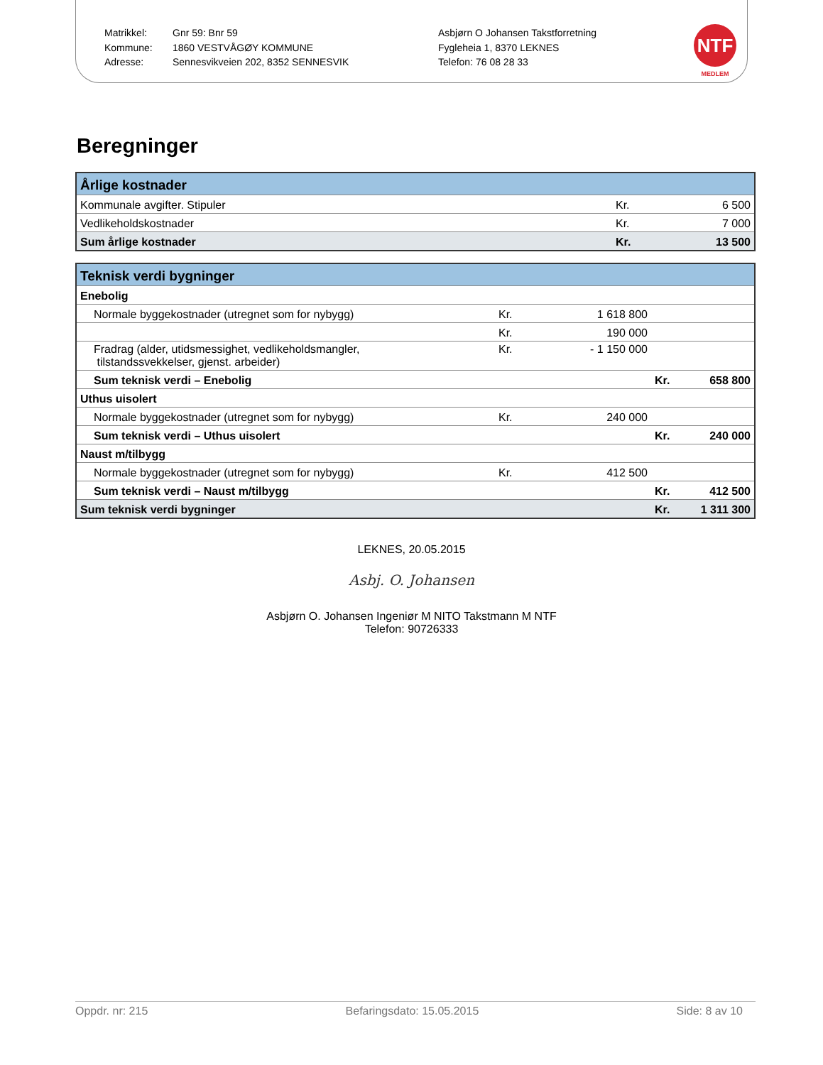Matrikkel:
Kommune:
Adresse:
Gnr 59: Bnr 59
1860 VESTVÅGØY KOMMUNE
Sennesvikveien 202, 8352 SENNESVIK
Asbjørn O Johansen Takstforretning
Fygleheia 1, 8370 LEKNES
Telefon: 76 08 28 33
NTF
MEDLEM
Beregninger
| Årlige kostnader | | |
| Kommunale avgifter. Stipuler | Kr. | 6 500 |
| Vedlikeholdskostnader | Kr. | 7 000 |
| Sum årlige kostnader | Kr. | 13 500 |
| Teknisk verdi bygninger | | | | |
| Enebolig | | | | |
| Normale byggekostnader (utregnet som for nybygg) | Kr. | 1 618 800 | | |
| | Kr. | 190 000 | | |
| Fradrag (alder, utidsmessighet, vedlikeholdsmangler, tilstandssvekkelser, gjenst. arbeider) | Kr. | - 1 150 000 | | |
| Sum teknisk verdi – Enebolig | | | Kr. | 658 800 |
| Uthus uisolert | | | | |
| Normale byggekostnader (utregnet som for nybygg) | Kr. | 240 000 | | |
| Sum teknisk verdi – Uthus uisolert | | | Kr. | 240 000 |
| Naust m/tilbygg | | | | |
| Normale byggekostnader (utregnet som for nybygg) | Kr. | 412 500 | | |
| Sum teknisk verdi – Naust m/tilbygg | | | Kr. | 412 500 |
| Sum teknisk verdi bygninger | | | Kr. | 1 311 300 |
LEKNES, 20.05.2015
Asbj. O. Johansen
Asbjørn O. Johansen Ingeniør M NITO Takstmann M NTF
Telefon: 90726333
Oppdr. nr: 215 Befaringsdato: 15.05.2015 Side: 8 av 10